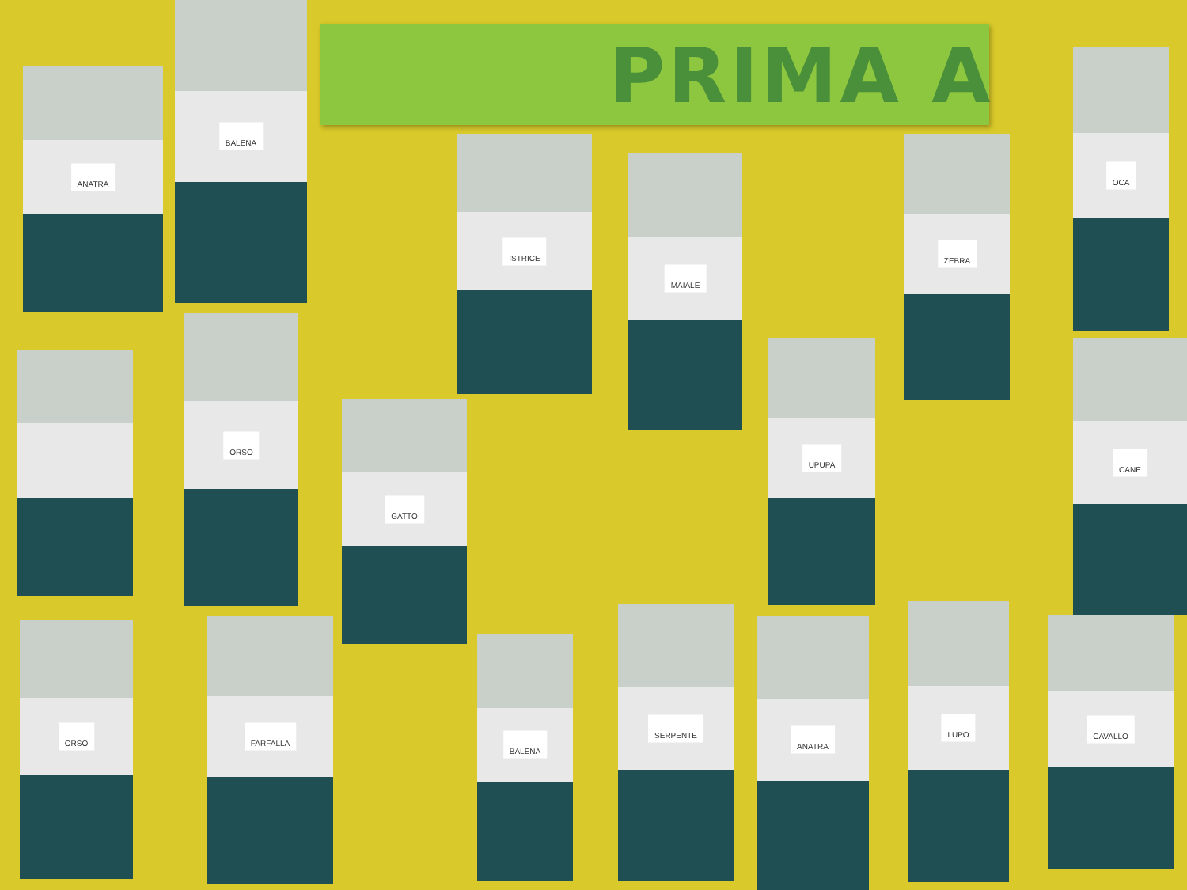PRIMA A
ANATRA
BALENA
ISTRICE
MAIALE
ZEBRA
OCA
ORSO
GATTO
UPUPA CANE
ORSO FARFALLA
BALENA
SERPENTE
ANATRA
LUPO
CAVALLO